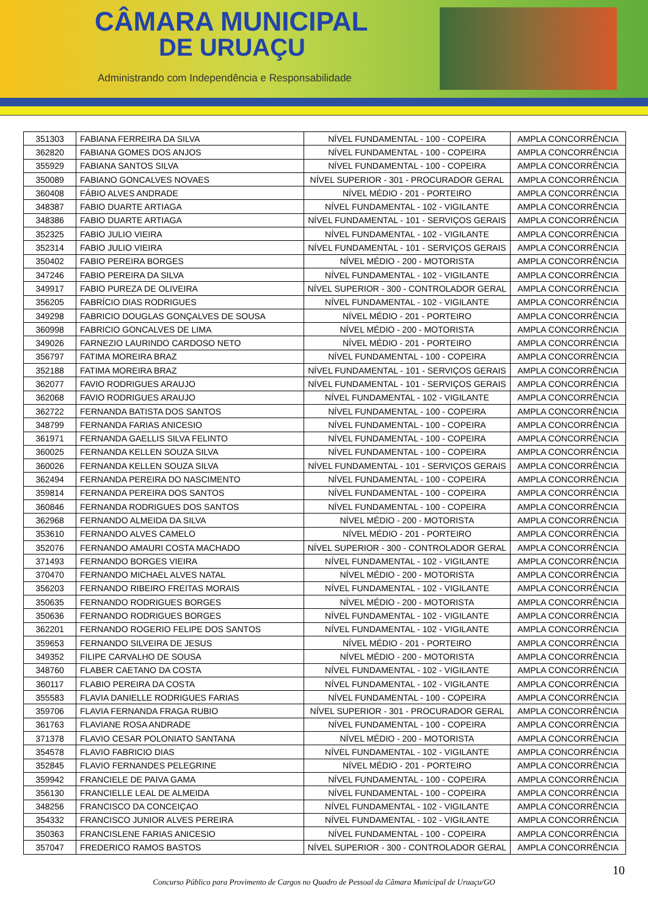CÂMARA MUNICIPAL
DE URUAÇU
Administrando com Independência e Responsabilidade
| 351303 | FABIANA FERREIRA DA SILVA | NÍVEL FUNDAMENTAL - 100 - COPEIRA | AMPLA CONCORRÊNCIA |
| 362820 | FABIANA GOMES DOS ANJOS | NÍVEL FUNDAMENTAL - 100 - COPEIRA | AMPLA CONCORRÊNCIA |
| 355929 | FABIANA SANTOS SILVA | NÍVEL FUNDAMENTAL - 100 - COPEIRA | AMPLA CONCORRÊNCIA |
| 350089 | FABIANO GONCALVES NOVAES | NÍVEL SUPERIOR - 301 - PROCURADOR GERAL | AMPLA CONCORRÊNCIA |
| 360408 | FÁBIO ALVES ANDRADE | NÍVEL MÉDIO - 201 - PORTEIRO | AMPLA CONCORRÊNCIA |
| 348387 | FABIO DUARTE ARTIAGA | NÍVEL FUNDAMENTAL - 102 - VIGILANTE | AMPLA CONCORRÊNCIA |
| 348386 | FABIO DUARTE ARTIAGA | NÍVEL FUNDAMENTAL - 101 - SERVIÇOS GERAIS | AMPLA CONCORRÊNCIA |
| 352325 | FABIO JULIO VIEIRA | NÍVEL FUNDAMENTAL - 102 - VIGILANTE | AMPLA CONCORRÊNCIA |
| 352314 | FABIO JULIO VIEIRA | NÍVEL FUNDAMENTAL - 101 - SERVIÇOS GERAIS | AMPLA CONCORRÊNCIA |
| 350402 | FABIO PEREIRA BORGES | NÍVEL MÉDIO - 200 - MOTORISTA | AMPLA CONCORRÊNCIA |
| 347246 | FABIO PEREIRA DA SILVA | NÍVEL FUNDAMENTAL - 102 - VIGILANTE | AMPLA CONCORRÊNCIA |
| 349917 | FABIO PUREZA DE OLIVEIRA | NÍVEL SUPERIOR - 300 - CONTROLADOR GERAL | AMPLA CONCORRÊNCIA |
| 356205 | FABRÍCIO DIAS RODRIGUES | NÍVEL FUNDAMENTAL - 102 - VIGILANTE | AMPLA CONCORRÊNCIA |
| 349298 | FABRICIO DOUGLAS GONÇALVES DE SOUSA | NÍVEL MÉDIO - 201 - PORTEIRO | AMPLA CONCORRÊNCIA |
| 360998 | FABRICIO GONCALVES DE LIMA | NÍVEL MÉDIO - 200 - MOTORISTA | AMPLA CONCORRÊNCIA |
| 349026 | FARNEZIO LAURINDO CARDOSO NETO | NÍVEL MÉDIO - 201 - PORTEIRO | AMPLA CONCORRÊNCIA |
| 356797 | FATIMA MOREIRA BRAZ | NÍVEL FUNDAMENTAL - 100 - COPEIRA | AMPLA CONCORRÊNCIA |
| 352188 | FATIMA MOREIRA BRAZ | NÍVEL FUNDAMENTAL - 101 - SERVIÇOS GERAIS | AMPLA CONCORRÊNCIA |
| 362077 | FAVIO RODRIGUES ARAUJO | NÍVEL FUNDAMENTAL - 101 - SERVIÇOS GERAIS | AMPLA CONCORRÊNCIA |
| 362068 | FAVIO RODRIGUES ARAUJO | NÍVEL FUNDAMENTAL - 102 - VIGILANTE | AMPLA CONCORRÊNCIA |
| 362722 | FERNANDA BATISTA DOS SANTOS | NÍVEL FUNDAMENTAL - 100 - COPEIRA | AMPLA CONCORRÊNCIA |
| 348799 | FERNANDA FARIAS ANICESIO | NÍVEL FUNDAMENTAL - 100 - COPEIRA | AMPLA CONCORRÊNCIA |
| 361971 | FERNANDA GAELLIS SILVA FELINTO | NÍVEL FUNDAMENTAL - 100 - COPEIRA | AMPLA CONCORRÊNCIA |
| 360025 | FERNANDA KELLEN SOUZA SILVA | NÍVEL FUNDAMENTAL - 100 - COPEIRA | AMPLA CONCORRÊNCIA |
| 360026 | FERNANDA KELLEN SOUZA SILVA | NÍVEL FUNDAMENTAL - 101 - SERVIÇOS GERAIS | AMPLA CONCORRÊNCIA |
| 362494 | FERNANDA PEREIRA DO NASCIMENTO | NÍVEL FUNDAMENTAL - 100 - COPEIRA | AMPLA CONCORRÊNCIA |
| 359814 | FERNANDA PEREIRA DOS SANTOS | NÍVEL FUNDAMENTAL - 100 - COPEIRA | AMPLA CONCORRÊNCIA |
| 360846 | FERNANDA RODRIGUES DOS SANTOS | NÍVEL FUNDAMENTAL - 100 - COPEIRA | AMPLA CONCORRÊNCIA |
| 362968 | FERNANDO ALMEIDA DA SILVA | NÍVEL MÉDIO - 200 - MOTORISTA | AMPLA CONCORRÊNCIA |
| 353610 | FERNANDO ALVES CAMELO | NÍVEL MÉDIO - 201 - PORTEIRO | AMPLA CONCORRÊNCIA |
| 352076 | FERNANDO AMAURI COSTA MACHADO | NÍVEL SUPERIOR - 300 - CONTROLADOR GERAL | AMPLA CONCORRÊNCIA |
| 371493 | FERNANDO BORGES VIEIRA | NÍVEL FUNDAMENTAL - 102 - VIGILANTE | AMPLA CONCORRÊNCIA |
| 370470 | FERNANDO MICHAEL ALVES NATAL | NÍVEL MÉDIO - 200 - MOTORISTA | AMPLA CONCORRÊNCIA |
| 356203 | FERNANDO RIBEIRO FREITAS MORAIS | NÍVEL FUNDAMENTAL - 102 - VIGILANTE | AMPLA CONCORRÊNCIA |
| 350635 | FERNANDO RODRIGUES BORGES | NÍVEL MÉDIO - 200 - MOTORISTA | AMPLA CONCORRÊNCIA |
| 350636 | FERNANDO RODRIGUES BORGES | NÍVEL FUNDAMENTAL - 102 - VIGILANTE | AMPLA CONCORRÊNCIA |
| 362201 | FERNANDO ROGERIO FELIPE DOS SANTOS | NÍVEL FUNDAMENTAL - 102 - VIGILANTE | AMPLA CONCORRÊNCIA |
| 359653 | FERNANDO SILVEIRA DE JESUS | NÍVEL MÉDIO - 201 - PORTEIRO | AMPLA CONCORRÊNCIA |
| 349352 | FILIPE CARVALHO DE SOUSA | NÍVEL MÉDIO - 200 - MOTORISTA | AMPLA CONCORRÊNCIA |
| 348760 | FLABER CAETANO DA COSTA | NÍVEL FUNDAMENTAL - 102 - VIGILANTE | AMPLA CONCORRÊNCIA |
| 360117 | FLABIO PEREIRA DA COSTA | NÍVEL FUNDAMENTAL - 102 - VIGILANTE | AMPLA CONCORRÊNCIA |
| 355583 | FLAVIA DANIELLE RODRIGUES FARIAS | NÍVEL FUNDAMENTAL - 100 - COPEIRA | AMPLA CONCORRÊNCIA |
| 359706 | FLAVIA FERNANDA FRAGA RUBIO | NÍVEL SUPERIOR - 301 - PROCURADOR GERAL | AMPLA CONCORRÊNCIA |
| 361763 | FLAVIANE ROSA ANDRADE | NÍVEL FUNDAMENTAL - 100 - COPEIRA | AMPLA CONCORRÊNCIA |
| 371378 | FLAVIO CESAR POLONIATO SANTANA | NÍVEL MÉDIO - 200 - MOTORISTA | AMPLA CONCORRÊNCIA |
| 354578 | FLAVIO FABRICIO DIAS | NÍVEL FUNDAMENTAL - 102 - VIGILANTE | AMPLA CONCORRÊNCIA |
| 352845 | FLAVIO FERNANDES PELEGRINE | NÍVEL MÉDIO - 201 - PORTEIRO | AMPLA CONCORRÊNCIA |
| 359942 | FRANCIELE DE PAIVA GAMA | NÍVEL FUNDAMENTAL - 100 - COPEIRA | AMPLA CONCORRÊNCIA |
| 356130 | FRANCIELLE LEAL DE ALMEIDA | NÍVEL FUNDAMENTAL - 100 - COPEIRA | AMPLA CONCORRÊNCIA |
| 348256 | FRANCISCO DA CONCEIÇAO | NÍVEL FUNDAMENTAL - 102 - VIGILANTE | AMPLA CONCORRÊNCIA |
| 354332 | FRANCISCO JUNIOR ALVES PEREIRA | NÍVEL FUNDAMENTAL - 102 - VIGILANTE | AMPLA CONCORRÊNCIA |
| 350363 | FRANCISLENE FARIAS ANICESIO | NÍVEL FUNDAMENTAL - 100 - COPEIRA | AMPLA CONCORRÊNCIA |
| 357047 | FREDERICO RAMOS BASTOS | NÍVEL SUPERIOR - 300 - CONTROLADOR GERAL | AMPLA CONCORRÊNCIA |
10
Concurso Público para Provimento de Cargos no Quadro de Pessoal da Câmara Municipal de Uruaçu/GO